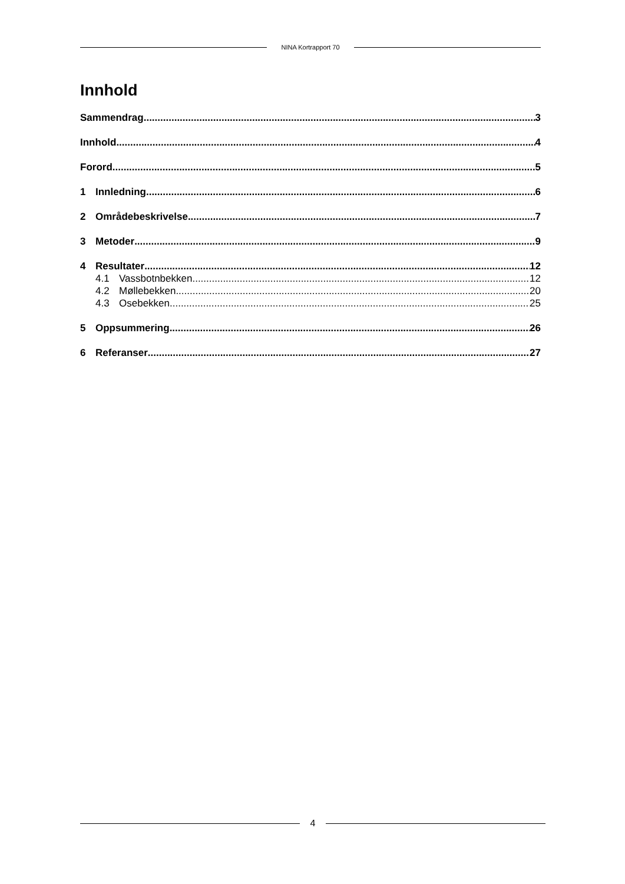NINA Kortrapport 70
Innhold
Sammendrag 3
Innhold 4
Forord 5
1 Innledning 6
2 Områdebeskrivelse 7
3 Metoder 9
4 Resultater 12
4.1 Vassbotnbekken 12
4.2 Møllebekken 20
4.3 Osebekken 25
5 Oppsummering 26
6 Referanser 27
4